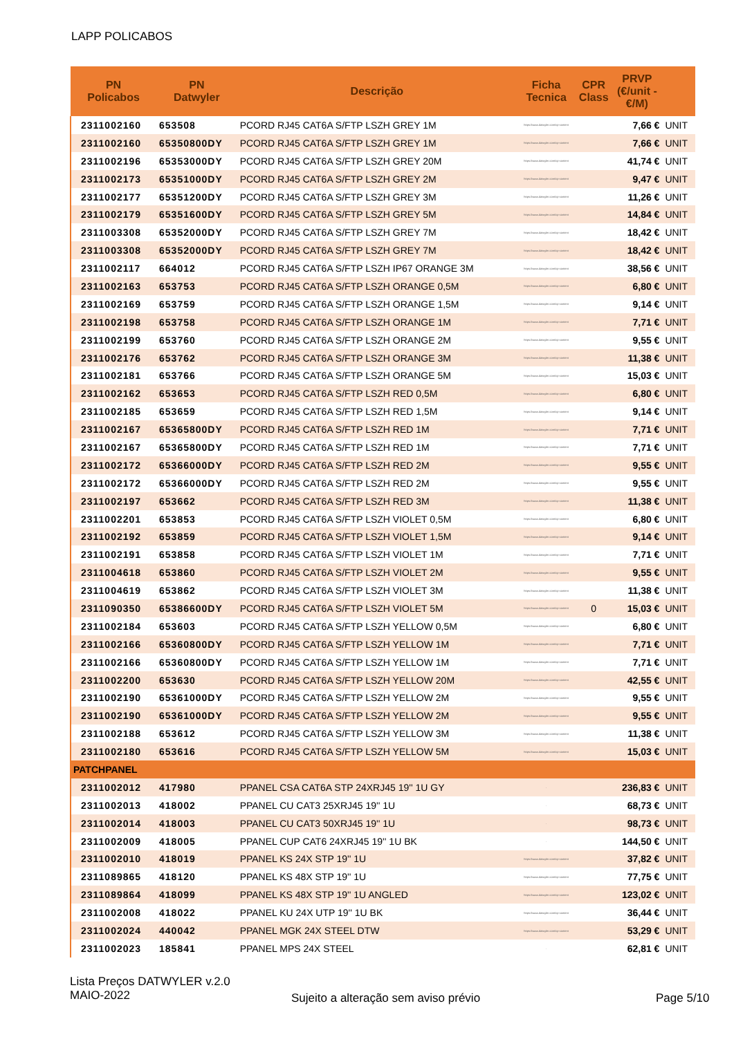LAPP POLICABOS
| PN Policabos | PN Datwyler | Descrição | Ficha Tecnica | CPR Class | PRVP (€/unit - €/M) | |
| --- | --- | --- | --- | --- | --- | --- |
| 2311002160 | 653508 | PCORD RJ45 CAT6A S/FTP LSZH GREY 1M | https://www.datwyler.com/cp-content | | 7,66 € | UNIT |
| 2311002160 | 65350800DY | PCORD RJ45 CAT6A S/FTP LSZH GREY 1M | https://www.datwyler.com/cp-content | | 7,66 € | UNIT |
| 2311002196 | 65353000DY | PCORD RJ45 CAT6A S/FTP LSZH GREY 20M | https://www.datwyler.com/cp-content | | 41,74 € | UNIT |
| 2311002173 | 65351000DY | PCORD RJ45 CAT6A S/FTP LSZH GREY 2M | https://www.datwyler.com/cp-content | | 9,47 € | UNIT |
| 2311002177 | 65351200DY | PCORD RJ45 CAT6A S/FTP LSZH GREY 3M | https://www.datwyler.com/cp-content | | 11,26 € | UNIT |
| 2311002179 | 65351600DY | PCORD RJ45 CAT6A S/FTP LSZH GREY 5M | https://www.datwyler.com/cp-content | | 14,84 € | UNIT |
| 2311003308 | 65352000DY | PCORD RJ45 CAT6A S/FTP LSZH GREY 7M | https://www.datwyler.com/cp-content | | 18,42 € | UNIT |
| 2311003308 | 65352000DY | PCORD RJ45 CAT6A S/FTP LSZH GREY 7M | https://www.datwyler.com/cp-content | | 18,42 € | UNIT |
| 2311002117 | 664012 | PCORD RJ45 CAT6A S/FTP LSZH IP67 ORANGE 3M | https://www.datwyler.com/cp-content | | 38,56 € | UNIT |
| 2311002163 | 653753 | PCORD RJ45 CAT6A S/FTP LSZH ORANGE 0,5M | https://www.datwyler.com/cp-content | | 6,80 € | UNIT |
| 2311002169 | 653759 | PCORD RJ45 CAT6A S/FTP LSZH ORANGE 1,5M | https://www.datwyler.com/cp-content | | 9,14 € | UNIT |
| 2311002198 | 653758 | PCORD RJ45 CAT6A S/FTP LSZH ORANGE 1M | https://www.datwyler.com/cp-content | | 7,71 € | UNIT |
| 2311002199 | 653760 | PCORD RJ45 CAT6A S/FTP LSZH ORANGE 2M | https://www.datwyler.com/cp-content | | 9,55 € | UNIT |
| 2311002176 | 653762 | PCORD RJ45 CAT6A S/FTP LSZH ORANGE 3M | https://www.datwyler.com/cp-content | | 11,38 € | UNIT |
| 2311002181 | 653766 | PCORD RJ45 CAT6A S/FTP LSZH ORANGE 5M | https://www.datwyler.com/cp-content | | 15,03 € | UNIT |
| 2311002162 | 653653 | PCORD RJ45 CAT6A S/FTP LSZH RED 0,5M | https://www.datwyler.com/cp-content | | 6,80 € | UNIT |
| 2311002185 | 653659 | PCORD RJ45 CAT6A S/FTP LSZH RED 1,5M | https://www.datwyler.com/cp-content | | 9,14 € | UNIT |
| 2311002167 | 65365800DY | PCORD RJ45 CAT6A S/FTP LSZH RED 1M | https://www.datwyler.com/cp-content | | 7,71 € | UNIT |
| 2311002167 | 65365800DY | PCORD RJ45 CAT6A S/FTP LSZH RED 1M | https://www.datwyler.com/cp-content | | 7,71 € | UNIT |
| 2311002172 | 65366000DY | PCORD RJ45 CAT6A S/FTP LSZH RED 2M | https://www.datwyler.com/cp-content | | 9,55 € | UNIT |
| 2311002172 | 65366000DY | PCORD RJ45 CAT6A S/FTP LSZH RED 2M | https://www.datwyler.com/cp-content | | 9,55 € | UNIT |
| 2311002197 | 653662 | PCORD RJ45 CAT6A S/FTP LSZH RED 3M | https://www.datwyler.com/cp-content | | 11,38 € | UNIT |
| 2311002201 | 653853 | PCORD RJ45 CAT6A S/FTP LSZH VIOLET 0,5M | https://www.datwyler.com/cp-content | | 6,80 € | UNIT |
| 2311002192 | 653859 | PCORD RJ45 CAT6A S/FTP LSZH VIOLET 1,5M | https://www.datwyler.com/cp-content | | 9,14 € | UNIT |
| 2311002191 | 653858 | PCORD RJ45 CAT6A S/FTP LSZH VIOLET 1M | https://www.datwyler.com/cp-content | | 7,71 € | UNIT |
| 2311004618 | 653860 | PCORD RJ45 CAT6A S/FTP LSZH VIOLET 2M | https://www.datwyler.com/cp-content | | 9,55 € | UNIT |
| 2311004619 | 653862 | PCORD RJ45 CAT6A S/FTP LSZH VIOLET 3M | https://www.datwyler.com/cp-content | | 11,38 € | UNIT |
| 2311090350 | 65386600DY | PCORD RJ45 CAT6A S/FTP LSZH VIOLET 5M | https://www.datwyler.com/cp-content | 0 | 15,03 € | UNIT |
| 2311002184 | 653603 | PCORD RJ45 CAT6A S/FTP LSZH YELLOW 0,5M | https://www.datwyler.com/cp-content | | 6,80 € | UNIT |
| 2311002166 | 65360800DY | PCORD RJ45 CAT6A S/FTP LSZH YELLOW 1M | https://www.datwyler.com/cp-content | | 7,71 € | UNIT |
| 2311002166 | 65360800DY | PCORD RJ45 CAT6A S/FTP LSZH YELLOW 1M | https://www.datwyler.com/cp-content | | 7,71 € | UNIT |
| 2311002200 | 653630 | PCORD RJ45 CAT6A S/FTP LSZH YELLOW 20M | https://www.datwyler.com/cp-content | | 42,55 € | UNIT |
| 2311002190 | 65361000DY | PCORD RJ45 CAT6A S/FTP LSZH YELLOW 2M | https://www.datwyler.com/cp-content | | 9,55 € | UNIT |
| 2311002190 | 65361000DY | PCORD RJ45 CAT6A S/FTP LSZH YELLOW 2M | https://www.datwyler.com/cp-content | | 9,55 € | UNIT |
| 2311002188 | 653612 | PCORD RJ45 CAT6A S/FTP LSZH YELLOW 3M | https://www.datwyler.com/cp-content | | 11,38 € | UNIT |
| 2311002180 | 653616 | PCORD RJ45 CAT6A S/FTP LSZH YELLOW 5M | https://www.datwyler.com/cp-content | | 15,03 € | UNIT |
| PATCHPANEL | | | | | | |
| 2311002012 | 417980 | PPANEL CSA CAT6A STP 24XRJ45 19'' 1U GY | . | | 236,83 € | UNIT |
| 2311002013 | 418002 | PPANEL CU CAT3 25XRJ45 19'' 1U | . | | 68,73 € | UNIT |
| 2311002014 | 418003 | PPANEL CU CAT3 50XRJ45 19'' 1U | . | | 98,73 € | UNIT |
| 2311002009 | 418005 | PPANEL CUP CAT6 24XRJ45 19'' 1U BK | . | | 144,50 € | UNIT |
| 2311002010 | 418019 | PPANEL KS 24X STP 19'' 1U | https://www.datwyler.com/cp-content | | 37,82 € | UNIT |
| 2311089865 | 418120 | PPANEL KS 48X STP 19'' 1U | https://www.datwyler.com/cp-content | | 77,75 € | UNIT |
| 2311089864 | 418099 | PPANEL KS 48X STP 19'' 1U ANGLED | https://www.datwyler.com/cp-content | | 123,02 € | UNIT |
| 2311002008 | 418022 | PPANEL KU 24X UTP 19'' 1U BK | https://www.datwyler.com/cp-content | | 36,44 € | UNIT |
| 2311002024 | 440042 | PPANEL MGK 24X STEEL DTW | https://www.datwyler.com/cp-content | | 53,29 € | UNIT |
| 2311002023 | 185841 | PPANEL MPS 24X STEEL | . | | 62,81 € | UNIT |
Lista Preços DATWYLER v.2.0
MAIO-2022
Sujeito a alteração sem aviso prévio
Page 5/10